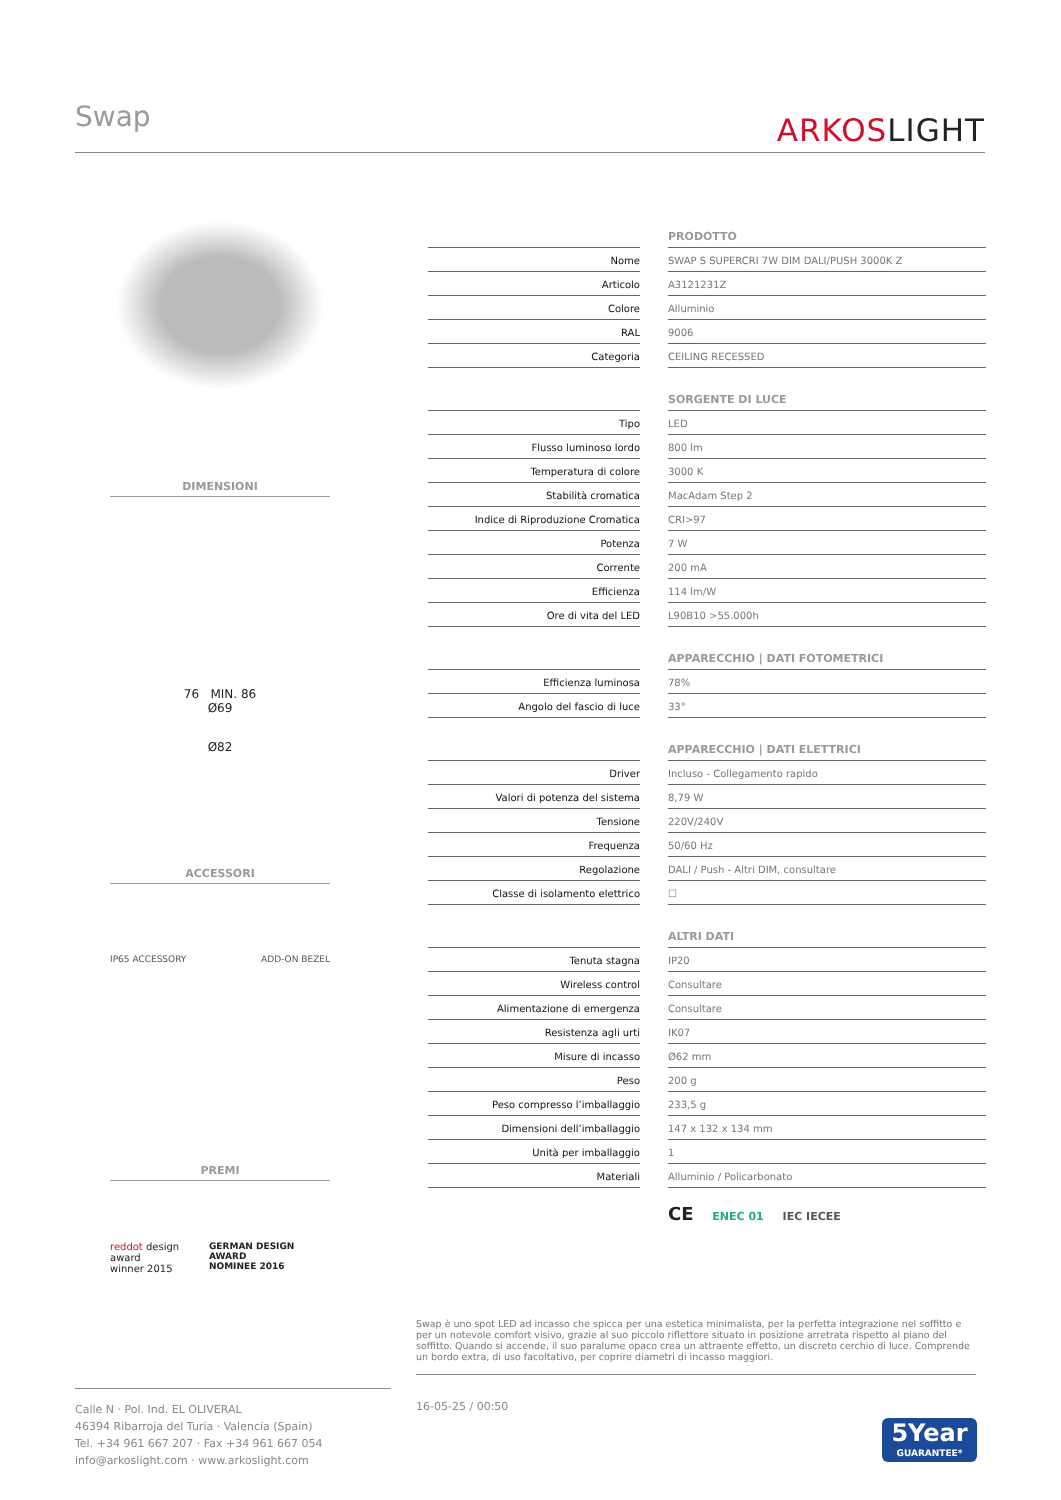Swap ARKOSLIGHT
DIMENSIONI
76 MIN. 86
Ø69
Ø82
ACCESSORI
IP65 ACCESSORY ADD-ON BEZEL
PREMI
reddot design award
winner 2015 GERMAN DESIGN AWARD
NOMINEE 2016
| | | PRODOTTO |
| Nome | | SWAP S SUPERCRI 7W DIM DALI/PUSH 3000K Z |
| Articolo | | A3121231Z |
| Colore | | Alluminio |
| RAL | | 9006 |
| Categoria | | CEILING RECESSED |
| | | SORGENTE DI LUCE |
| Tipo | | LED |
| Flusso luminoso lordo | | 800 lm |
| Temperatura di colore | | 3000 K |
| Stabilità cromatica | | MacAdam Step 2 |
| Indice di Riproduzione Cromatica | | CRI>97 |
| Potenza | | 7 W |
| Corrente | | 200 mA |
| Efficienza | | 114 lm/W |
| Ore di vita del LED | | L90B10 >55.000h |
| | | APPARECCHIO / DATI FOTOMETRICI |
| Efficienza luminosa | | 78% |
| Angolo del fascio di luce | | 33° |
| | | APPARECCHIO / DATI ELETTRICI |
| Driver | | Incluso - Collegamento rapido |
| Valori di potenza del sistema | | 8,79 W |
| Tensione | | 220V/240V |
| Frequenza | | 50/60 Hz |
| Regolazione | | DALI / Push - Altri DIM, consultare |
| Classe di isolamento elettrico | | ☐ |
| | | ALTRI DATI |
| Tenuta stagna | | IP20 |
| Wireless control | | Consultare |
| Alimentazione di emergenza | | Consultare |
| Resistenza agli urti | | IK07 |
| Misure di incasso | | Ø62 mm |
| Peso | | 200 g |
| Peso compresso l’imballaggio | | 233,5 g |
| Dimensioni dell’imballaggio | | 147 x 132 x 134 mm |
| Unità per imballaggio | | 1 |
| Materiali | | Alluminio / Policarbonato |
CE ENEC 01 IEC IECEE
Swap è uno spot LED ad incasso che spicca per una estetica minimalista, per la perfetta integrazione nel soffitto e per un notevole comfort visivo, grazie al suo piccolo riflettore situato in posizione arretrata rispetto al piano del soffitto. Quando si accende, il suo paralume opaco crea un attraente effetto, un discreto cerchio di luce. Comprende un bordo extra, di uso facoltativo, per coprire diametri di incasso maggiori.
Calle N · Pol. Ind. EL OLIVERAL
46394 Ribarroja del Turia · Valencia (Spain)
Tel. +34 961 667 207 · Fax +34 961 667 054
info@arkoslight.com · www.arkoslight.com
16-05-25 / 00:50
5Year
GUARANTEE*